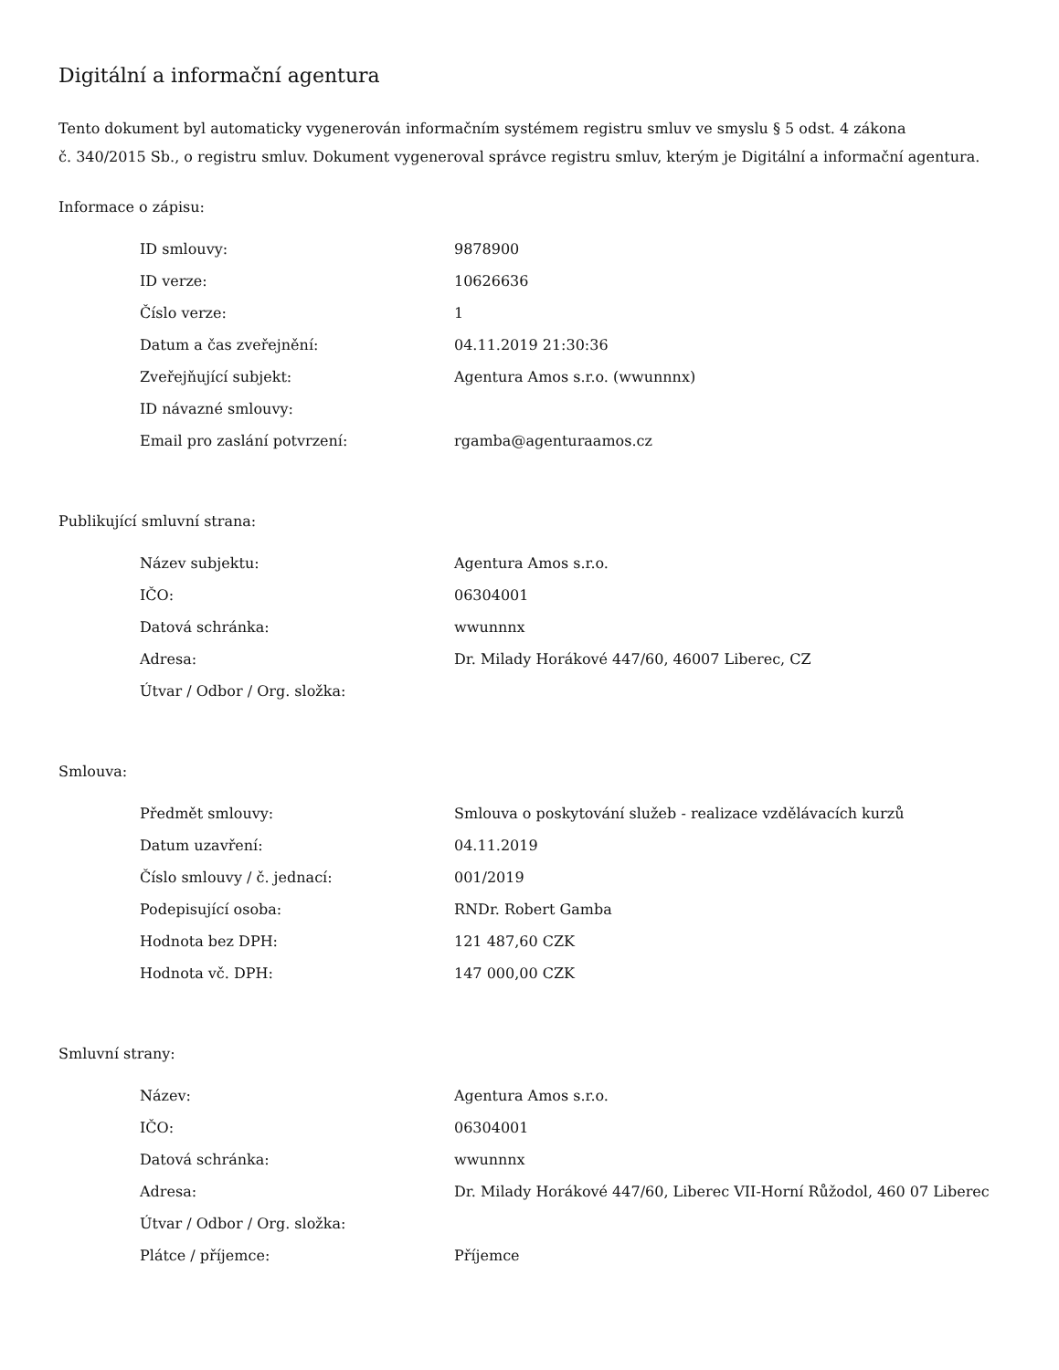Digitální a informační agentura
Tento dokument byl automaticky vygenerován informačním systémem registru smluv ve smyslu § 5 odst. 4 zákona
č. 340/2015 Sb., o registru smluv. Dokument vygeneroval správce registru smluv, kterým je Digitální a informační agentura.
Informace o zápisu:
| ID smlouvy: | 9878900 |
| ID verze: | 10626636 |
| Číslo verze: | 1 |
| Datum a čas zveřejnění: | 04.11.2019 21:30:36 |
| Zveřejňující subjekt: | Agentura Amos s.r.o. (wwunnnx) |
| ID návazné smlouvy: | |
| Email pro zaslání potvrzení: | rgamba@agenturaamos.cz |
Publikující smluvní strana:
| Název subjektu: | Agentura Amos s.r.o. |
| IČO: | 06304001 |
| Datová schránka: | wwunnnx |
| Adresa: | Dr. Milady Horákové 447/60, 46007 Liberec, CZ |
| Útvar / Odbor / Org. složka: | |
Smlouva:
| Předmět smlouvy: | Smlouva o poskytování služeb - realizace vzdělávacích kurzů |
| Datum uzavření: | 04.11.2019 |
| Číslo smlouvy / č. jednací: | 001/2019 |
| Podepisující osoba: | RNDr. Robert Gamba |
| Hodnota bez DPH: | 121 487,60 CZK |
| Hodnota vč. DPH: | 147 000,00 CZK |
Smluvní strany:
| Název: | Agentura Amos s.r.o. |
| IČO: | 06304001 |
| Datová schránka: | wwunnnx |
| Adresa: | Dr. Milady Horákové 447/60, Liberec VII-Horní Růžodol, 460 07 Liberec |
| Útvar / Odbor / Org. složka: | |
| Plátce / příjemce: | Příjemce |